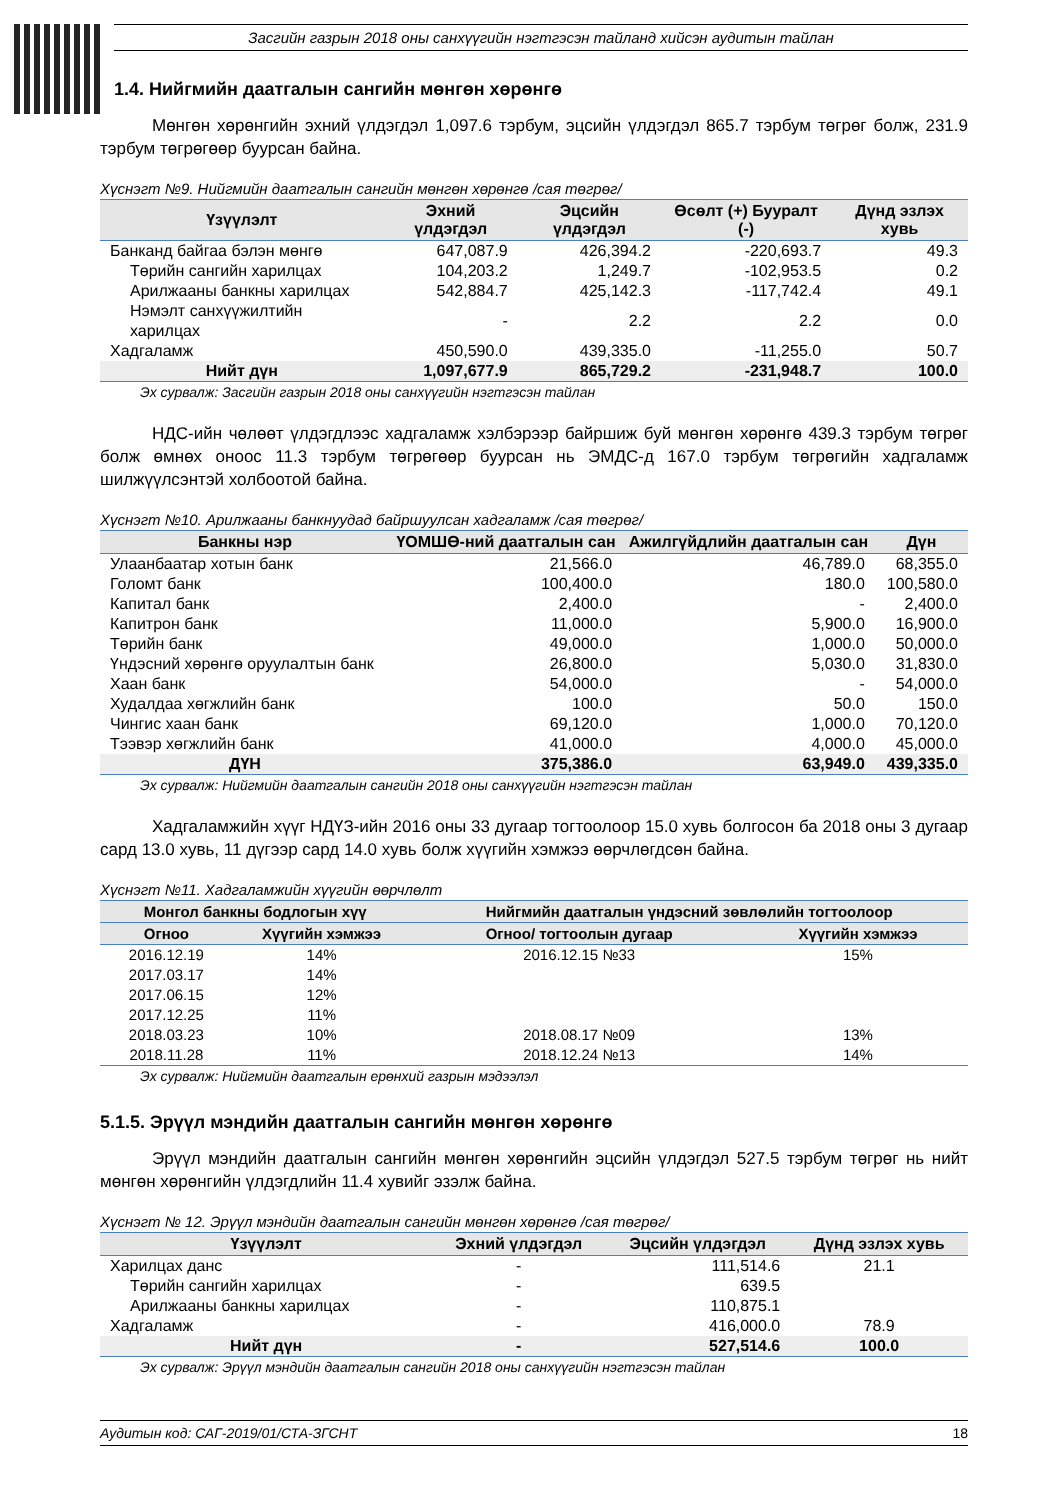Засгийн газрын 2018 оны санхүүгийн нэгтгэсэн тайланд хийсэн аудитын тайлан
1.4. Нийгмийн даатгалын сангийн мөнгөн хөрөнгө
Мөнгөн хөрөнгийн эхний үлдэгдэл 1,097.6 тэрбум, эцсийн үлдэгдэл 865.7 тэрбум төгрөг болж, 231.9 тэрбум төгрөгөөр буурсан байна.
Хүснэгт №9. Нийгмийн даатгалын сангийн мөнгөн хөрөнгө /сая төгрөг/
| Үзүүлэлт | Эхний үлдэгдэл | Эцсийн үлдэгдэл | Өсөлт (+) Бууралт (-) | Дүнд эзлэх хувь |
| --- | --- | --- | --- | --- |
| Банканд байгаа бэлэн мөнгө | 647,087.9 | 426,394.2 | -220,693.7 | 49.3 |
| Төрийн сангийн харилцах | 104,203.2 | 1,249.7 | -102,953.5 | 0.2 |
| Арилжааны банкны харилцах | 542,884.7 | 425,142.3 | -117,742.4 | 49.1 |
| Нэмэлт санхүүжилтийн харилцах | - | 2.2 | 2.2 | 0.0 |
| Хадгаламж | 450,590.0 | 439,335.0 | -11,255.0 | 50.7 |
| Нийт дүн | 1,097,677.9 | 865,729.2 | -231,948.7 | 100.0 |
Эх сурвалж: Засгийн газрын 2018 оны санхүүгийн нэгтгэсэн тайлан
НДС-ийн чөлөөт үлдэгдлээс хадгаламж хэлбэрээр байршиж буй мөнгөн хөрөнгө 439.3 тэрбум төгрөг болж өмнөх оноос 11.3 тэрбум төгрөгөөр буурсан нь ЭМДС-д 167.0 тэрбум төгрөгийн хадгаламж шилжүүлсэнтэй холбоотой байна.
Хүснэгт №10. Арилжааны банкнуудад байршуулсан хадгаламж /сая төгрөг/
| Банкны нэр | ҮОМШӨ-ний даатгалын сан | Ажилгүйдлийн даатгалын сан | Дүн |
| --- | --- | --- | --- |
| Улаанбаатар хотын банк | 21,566.0 | 46,789.0 | 68,355.0 |
| Голомт банк | 100,400.0 | 180.0 | 100,580.0 |
| Капитал банк | 2,400.0 | - | 2,400.0 |
| Капитрон банк | 11,000.0 | 5,900.0 | 16,900.0 |
| Төрийн банк | 49,000.0 | 1,000.0 | 50,000.0 |
| Үндэсний хөрөнгө оруулалтын банк | 26,800.0 | 5,030.0 | 31,830.0 |
| Хаан банк | 54,000.0 | - | 54,000.0 |
| Худалдаа хөгжлийн банк | 100.0 | 50.0 | 150.0 |
| Чингис хаан банк | 69,120.0 | 1,000.0 | 70,120.0 |
| Тээвэр хөгжлийн банк | 41,000.0 | 4,000.0 | 45,000.0 |
| ДҮН | 375,386.0 | 63,949.0 | 439,335.0 |
Эх сурвалж: Нийгмийн даатгалын сангийн 2018 оны санхүүгийн нэгтгэсэн тайлан
Хадгаламжийн хүүг НДҮЗ-ийн 2016 оны 33 дугаар тогтоолоор 15.0 хувь болгосон ба 2018 оны 3 дугаар сард 13.0 хувь, 11 дүгээр сард 14.0 хувь болж хүүгийн хэмжээ өөрчлөгдсөн байна.
Хүснэгт №11. Хадгаламжийн хүүгийн өөрчлөлт
| Монгол банкны бодлогын хүү | | Нийгмийн даатгалын үндэсний зөвлөлийн тогтоолоор | |
| --- | --- | --- | --- |
| Огноо | Хүүгийн хэмжээ | Огноо/ тогтоолын дугаар | Хүүгийн хэмжээ |
| 2016.12.19 | 14% | 2016.12.15 №33 | 15% |
| 2017.03.17 | 14% | | |
| 2017.06.15 | 12% | | |
| 2017.12.25 | 11% | | |
| 2018.03.23 | 10% | 2018.08.17 №09 | 13% |
| 2018.11.28 | 11% | 2018.12.24 №13 | 14% |
Эх сурвалж: Нийгмийн даатгалын ерөнхий газрын мэдээлэл
5.1.5. Эрүүл мэндийн даатгалын сангийн мөнгөн хөрөнгө
Эрүүл мэндийн даатгалын сангийн мөнгөн хөрөнгийн эцсийн үлдэгдэл 527.5 тэрбум төгрөг нь нийт мөнгөн хөрөнгийн үлдэгдлийн 11.4 хувийг эзэлж байна.
Хүснэгт № 12. Эрүүл мэндийн даатгалын сангийн мөнгөн хөрөнгө /сая төгрөг/
| Үзүүлэлт | Эхний үлдэгдэл | Эцсийн үлдэгдэл | Дүнд эзлэх хувь |
| --- | --- | --- | --- |
| Харилцах данс | - | 111,514.6 | 21.1 |
| Төрийн сангийн харилцах | - | 639.5 | |
| Арилжааны банкны харилцах | - | 110,875.1 | |
| Хадгаламж | - | 416,000.0 | 78.9 |
| Нийт дүн | - | 527,514.6 | 100.0 |
Эх сурвалж: Эрүүл мэндийн даатгалын сангийн 2018 оны санхүүгийн нэгтгэсэн тайлан
Аудитын код: САГ-2019/01/СТА-ЗГСНТ 18